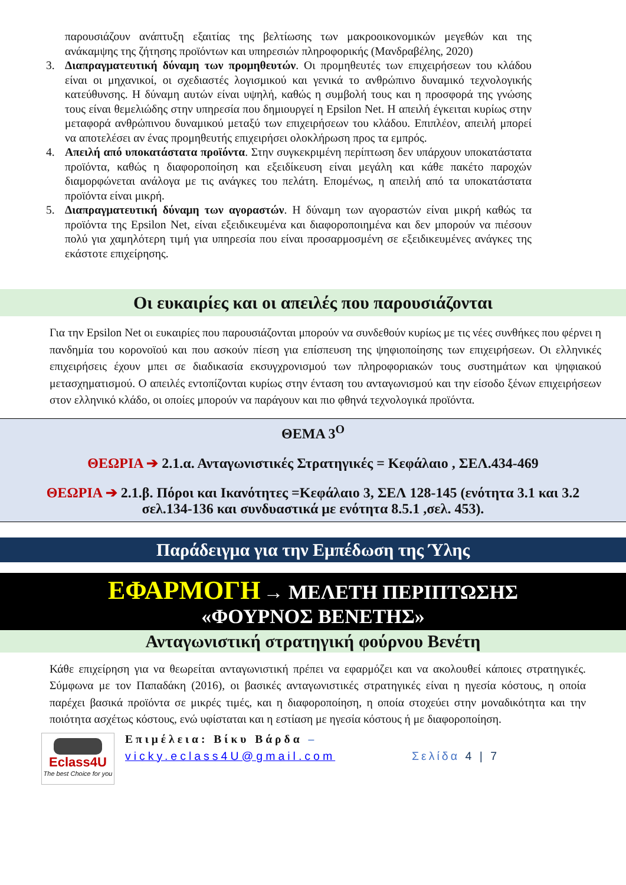παρουσιάζουν ανάπτυξη εξαιτίας της βελτίωσης των μακροοικονομικών μεγεθών και της ανάκαμψης της ζήτησης προϊόντων και υπηρεσιών πληροφορικής (Μανδραβέλης, 2020)
3. Διαπραγματευτική δύναμη των προμηθευτών. Οι προμηθευτές των επιχειρήσεων του κλάδου είναι οι μηχανικοί, οι σχεδιαστές λογισμικού και γενικά το ανθρώπινο δυναμικό τεχνολογικής κατεύθυνσης. Η δύναμη αυτών είναι υψηλή, καθώς η συμβολή τους και η προσφορά της γνώσης τους είναι θεμελιώδης στην υπηρεσία που δημιουργεί η Epsilon Net. Η απειλή έγκειται κυρίως στην μεταφορά ανθρώπινου δυναμικού μεταξύ των επιχειρήσεων του κλάδου. Επιπλέον, απειλή μπορεί να αποτελέσει αν ένας προμηθευτής επιχειρήσει ολοκλήρωση προς τα εμπρός.
4. Απειλή από υποκατάστατα προϊόντα. Στην συγκεκριμένη περίπτωση δεν υπάρχουν υποκατάστατα προϊόντα, καθώς η διαφοροποίηση και εξειδίκευση είναι μεγάλη και κάθε πακέτο παροχών διαμορφώνεται ανάλογα με τις ανάγκες του πελάτη. Επομένως, η απειλή από τα υποκατάστατα προϊόντα είναι μικρή.
5. Διαπραγματευτική δύναμη των αγοραστών. Η δύναμη των αγοραστών είναι μικρή καθώς τα προϊόντα της Epsilon Net, είναι εξειδικευμένα και διαφοροποιημένα και δεν μπορούν να πιέσουν πολύ για χαμηλότερη τιμή για υπηρεσία που είναι προσαρμοσμένη σε εξειδικευμένες ανάγκες της εκάστοτε επιχείρησης.
Οι ευκαιρίες και οι απειλές που παρουσιάζονται
Για την Epsilon Net οι ευκαιρίες που παρουσιάζονται μπορούν να συνδεθούν κυρίως με τις νέες συνθήκες που φέρνει η πανδημία του κορονοϊού και που ασκούν πίεση για επίσπευση της ψηφιοποίησης των επιχειρήσεων. Οι ελληνικές επιχειρήσεις έχουν μπει σε διαδικασία εκσυγχρονισμού των πληροφοριακών τους συστημάτων και ψηφιακού μετασχηματισμού. Ο απειλές εντοπίζονται κυρίως στην ένταση του ανταγωνισμού και την είσοδο ξένων επιχειρήσεων στον ελληνικό κλάδο, οι οποίες μπορούν να παράγουν και πιο φθηνά τεχνολογικά προϊόντα.
ΘΕΜΑ 3<sup>Ο</sup>
ΘΕΩΡΙΑ ➔ 2.1.α. Ανταγωνιστικές Στρατηγικές = Κεφάλαιο , ΣΕΛ.434-469
ΘΕΩΡΙΑ ➔ 2.1.β. Πόροι και Ικανότητες =Κεφάλαιο 3, ΣΕΛ 128-145 (ενότητα 3.1 και 3.2 σελ.134-136 και συνδυαστικά με ενότητα 8.5.1 ,σελ. 453).
Παράδειγμα για την Εμπέδωση της Ύλης
ΕΦΑΡΜΟΓΗ → ΜΕΛΕΤΗ ΠΕΡΙΠΤΩΣΗΣ
«ΦΟΥΡΝΟΣ ΒΕΝΕΤΗΣ»
Ανταγωνιστική στρατηγική φούρνου Βενέτη
Κάθε επιχείρηση για να θεωρείται ανταγωνιστική πρέπει να εφαρμόζει και να ακολουθεί κάποιες στρατηγικές. Σύμφωνα με τον Παπαδάκη (2016), οι βασικές ανταγωνιστικές στρατηγικές είναι η ηγεσία κόστους, η οποία παρέχει βασικά προϊόντα σε μικρές τιμές, και η διαφοροποίηση, η οποία στοχεύει στην μοναδικότητα και την ποιότητα ασχέτως κόστους, ενώ υφίσταται και η εστίαση με ηγεσία κόστους ή με διαφοροποίηση.
Eclass4U
The best Choice for you
Επιμέλεια: Βίκυ Βάρδα –
vicky.eclass4U@gmail.com Σελίδα 4 | 7